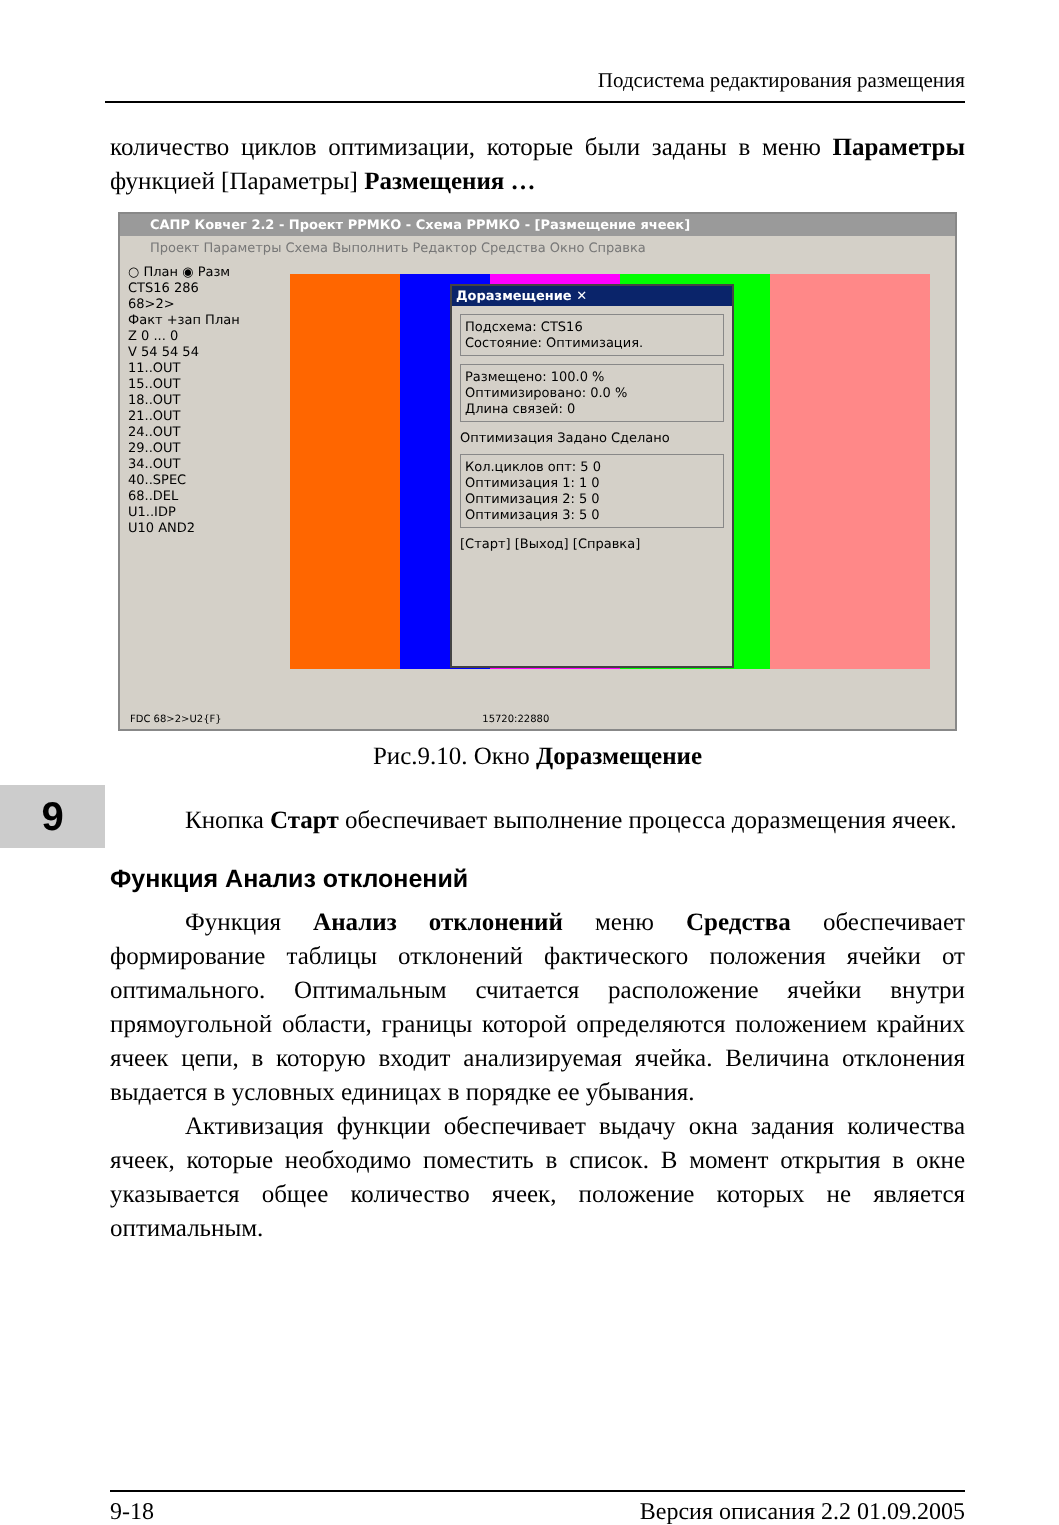Подсистема редактирования размещения
9
количество циклов оптимизации, которые были заданы в меню Параметры функцией [Параметры] Размещения …
САПР Ковчег 2.2 - Проект РРМКО - Схема РРМКО - [Размещение ячеек]
Проект Параметры Схема Выполнить Редактор Средства Окно Справка
○ План ◉ Разм
CTS16 286
68>2>
Факт +зап План
Z 0 ... 0
V 54 54 54
11..OUT
15..OUT
18..OUT
21..OUT
24..OUT
29..OUT
34..OUT
40..SPEC
68..DEL
U1..IDP
U10 AND2
Доразмещение ✕
Подсхема: CTS16
Состояние: Оптимизация.
Размещено: 100.0 %
Оптимизировано: 0.0 %
Длина связей: 0
Оптимизация Задано Сделано
Кол.циклов опт: 5 0
Оптимизация 1: 1 0
Оптимизация 2: 5 0
Оптимизация 3: 5 0
[Старт] [Выход] [Справка]
FDC 68>2>U2{F} 15720:22880
Рис.9.10. Окно Доразмещение
Кнопка Старт обеспечивает выполнение процесса доразмещения ячеек.
Функция Анализ отклонений
Функция Анализ отклонений меню Средства обеспечивает формирование таблицы отклонений фактического положения ячейки от оптимального. Оптимальным считается расположение ячейки внутри прямоугольной области, границы которой определяются положением крайних ячеек цепи, в которую входит анализируемая ячейка. Величина отклонения выдается в условных единицах в порядке ее убывания.
Активизация функции обеспечивает выдачу окна задания количества ячеек, которые необходимо поместить в список. В момент открытия в окне указывается общее количество ячеек, положение которых не является оптимальным.
9-18 Версия описания 2.2 01.09.2005